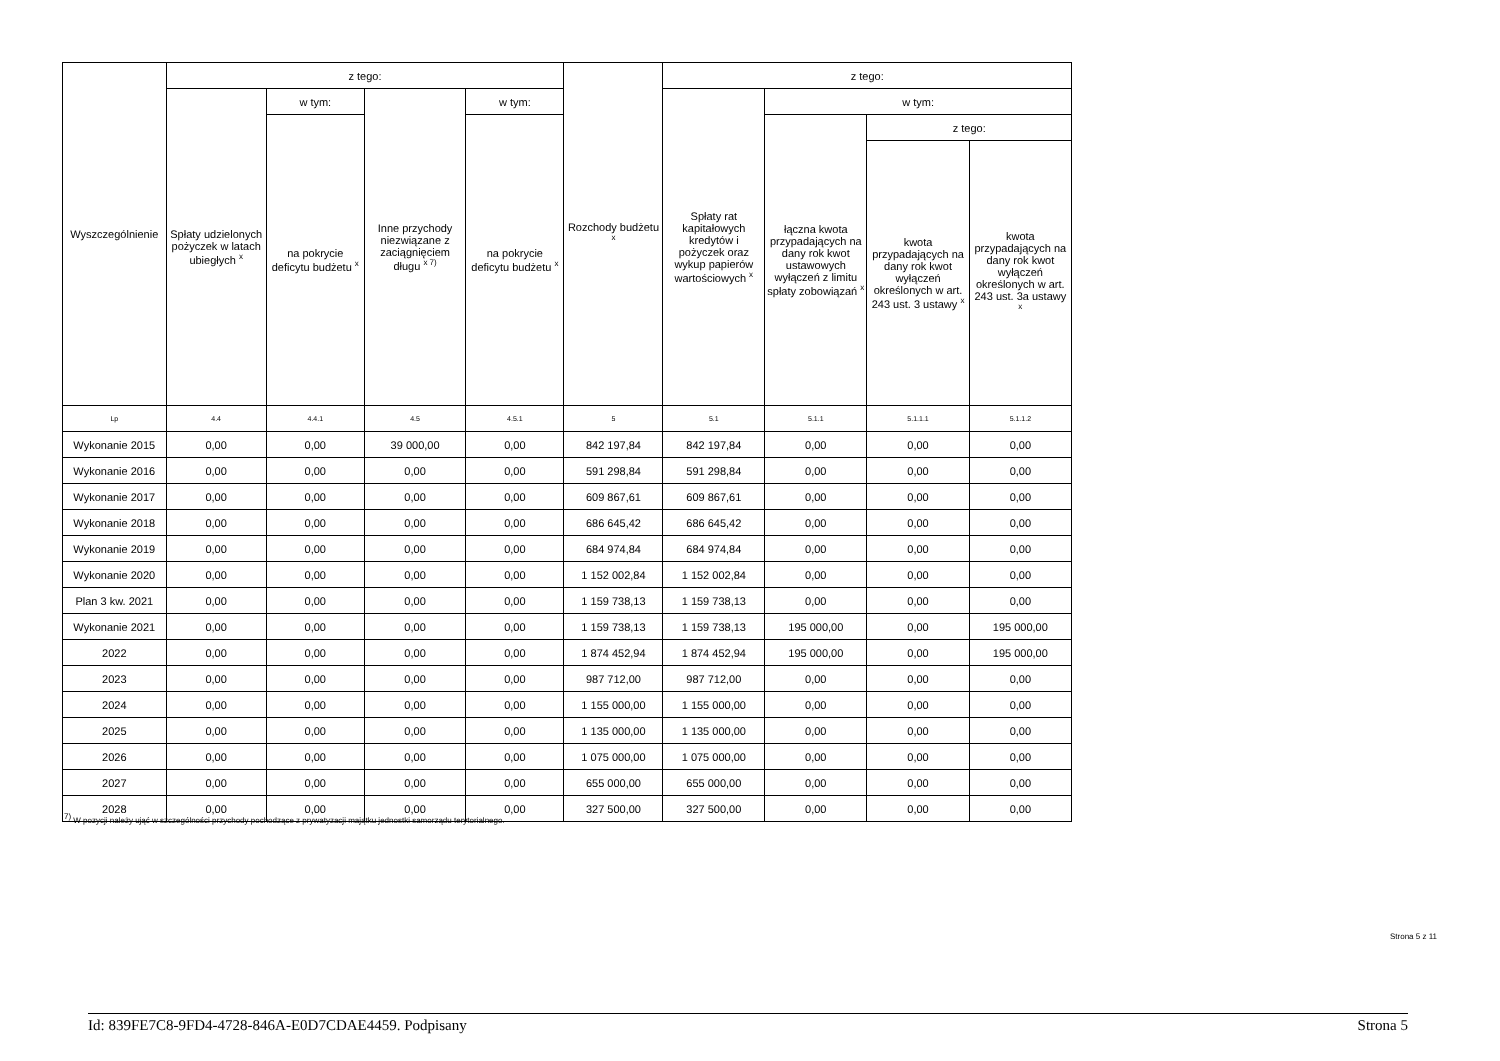| Wyszczególnienie | z tego: | | | | Rozchody budżetu <sup>x</sup> | z tego: | | | |
| --- | --- | --- | --- | --- | --- | --- | --- | --- | --- |
| | Spłaty udzielonych pożyczek w latach ubiegłych <sup>x</sup> | w tym: | Inne przychody niezwiązane z zaciągnięciem długu <sup>x 7)</sup> | w tym: | | Spłaty rat kapitałowych kredytów i pożyczek oraz wykup papierów wartościowych <sup>x</sup> | w tym: | | |
| | | na pokrycie deficytu budżetu <sup>x</sup> | | na pokrycie deficytu budżetu <sup>x</sup> | | | łączna kwota przypadających na dany rok kwot ustawowych wyłączeń z limitu spłaty zobowiązań <sup>x</sup> | z tego: | |
| | | | | | | | | kwota przypadających na dany rok kwot wyłączeń określonych w art. 243 ust. 3 ustawy <sup>x</sup> | kwota przypadających na dany rok kwot wyłączeń określonych w art. 243 ust. 3a ustawy <sup>x</sup> |
| Lp | 4.4 | 4.4.1 | 4.5 | 4.5.1 | 5 | 5.1 | 5.1.1 | 5.1.1.1 | 5.1.1.2 |
| Wykonanie 2015 | 0,00 | 0,00 | 39 000,00 | 0,00 | 842 197,84 | 842 197,84 | 0,00 | 0,00 | 0,00 |
| Wykonanie 2016 | 0,00 | 0,00 | 0,00 | 0,00 | 591 298,84 | 591 298,84 | 0,00 | 0,00 | 0,00 |
| Wykonanie 2017 | 0,00 | 0,00 | 0,00 | 0,00 | 609 867,61 | 609 867,61 | 0,00 | 0,00 | 0,00 |
| Wykonanie 2018 | 0,00 | 0,00 | 0,00 | 0,00 | 686 645,42 | 686 645,42 | 0,00 | 0,00 | 0,00 |
| Wykonanie 2019 | 0,00 | 0,00 | 0,00 | 0,00 | 684 974,84 | 684 974,84 | 0,00 | 0,00 | 0,00 |
| Wykonanie 2020 | 0,00 | 0,00 | 0,00 | 0,00 | 1 152 002,84 | 1 152 002,84 | 0,00 | 0,00 | 0,00 |
| Plan 3 kw. 2021 | 0,00 | 0,00 | 0,00 | 0,00 | 1 159 738,13 | 1 159 738,13 | 0,00 | 0,00 | 0,00 |
| Wykonanie 2021 | 0,00 | 0,00 | 0,00 | 0,00 | 1 159 738,13 | 1 159 738,13 | 195 000,00 | 0,00 | 195 000,00 |
| 2022 | 0,00 | 0,00 | 0,00 | 0,00 | 1 874 452,94 | 1 874 452,94 | 195 000,00 | 0,00 | 195 000,00 |
| 2023 | 0,00 | 0,00 | 0,00 | 0,00 | 987 712,00 | 987 712,00 | 0,00 | 0,00 | 0,00 |
| 2024 | 0,00 | 0,00 | 0,00 | 0,00 | 1 155 000,00 | 1 155 000,00 | 0,00 | 0,00 | 0,00 |
| 2025 | 0,00 | 0,00 | 0,00 | 0,00 | 1 135 000,00 | 1 135 000,00 | 0,00 | 0,00 | 0,00 |
| 2026 | 0,00 | 0,00 | 0,00 | 0,00 | 1 075 000,00 | 1 075 000,00 | 0,00 | 0,00 | 0,00 |
| 2027 | 0,00 | 0,00 | 0,00 | 0,00 | 655 000,00 | 655 000,00 | 0,00 | 0,00 | 0,00 |
| 2028 | 0,00 | 0,00 | 0,00 | 0,00 | 327 500,00 | 327 500,00 | 0,00 | 0,00 | 0,00 |
<sup>7)</sup> W pozycji należy ująć w szczególności przychody pochodzące z prywatyzacji majątku jednostki samorządu terytorialnego.
Strona 5 z 11
Id: 839FE7C8-9FD4-4728-846A-E0D7CDAE4459. Podpisany Strona 5